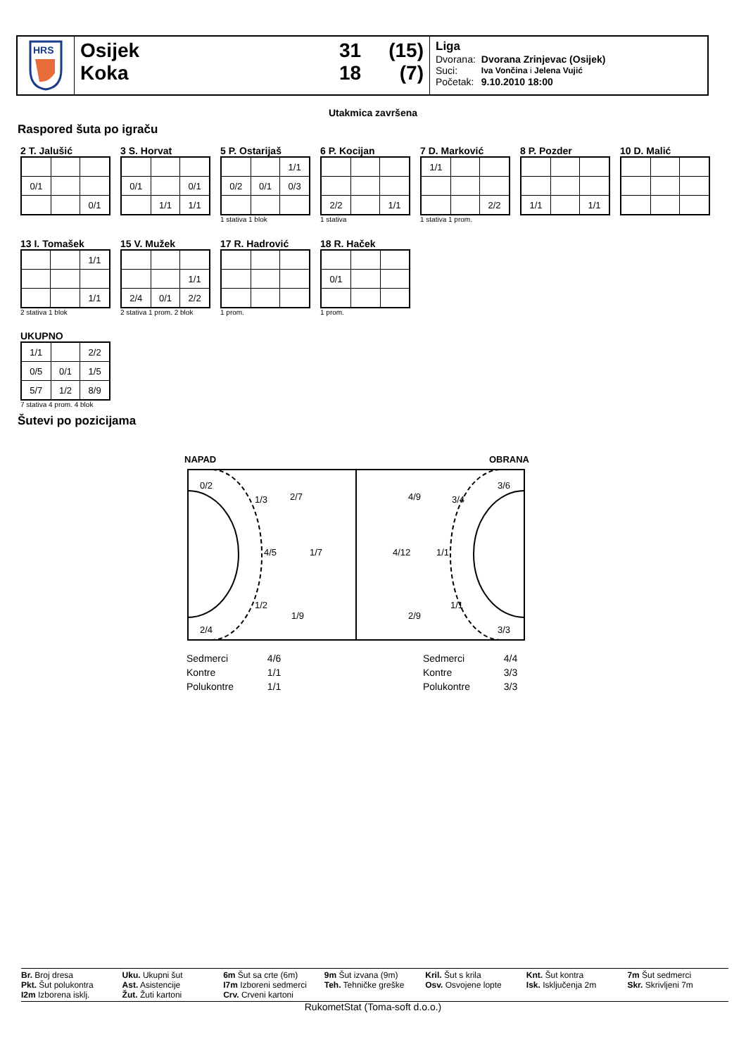HRS
Osijek
Koka
31
18
(15)
(7)
Liga
| Dvorana: | Dvorana Zrinjevac (Osijek) |
| Suci: | Iva Vončina i Jelena Vujić |
| Početak: | 9.10.2010 18:00 |
Utakmica završena
Raspored šuta po igraču
2 T. Jalušić
| 0/1 | | |
| | | 0/1 |
3 S. Horvat
| 0/1 | | 0/1 |
| | 1/1 | 1/1 |
5 P. Ostarijaš
| | | 1/1 |
| 0/2 | 0/1 | 0/3 |
1 stativa 1 blok
6 P. Kocijan
| 2/2 | | 1/1 |
1 stativa
7 D. Marković
| 1/1 | | |
| | | 2/2 |
1 stativa 1 prom.
8 P. Pozder
| 1/1 | | 1/1 |
10 D. Malić
13 I. Tomašek
| | | 1/1 |
| | | 1/1 |
2 stativa 1 blok
15 V. Mužek
| | | 1/1 |
| 2/4 | 0/1 | 2/2 |
2 stativa 1 prom. 2 blok
17 R. Hadrović
1 prom.
18 R. Haček
| 0/1 | | |
1 prom.
UKUPNO
| 1/1 | | 2/2 |
| 0/5 | 0/1 | 1/5 |
| 5/7 | 1/2 | 8/9 |
7 stativa 4 prom. 4 blok
Šutevi po pozicijama
NAPAD OBRANA
0/2
1/3
2/7
4/5
1/7
1/2
1/9
2/4
3/6
3/4
4/9
4/12
1/1
1/1
2/9
3/3
| Sedmerci | 4/6 | | Sedmerci | 4/4 |
| Kontre | 1/1 | | Kontre | 3/3 |
| Polukontre | 1/1 | | Polukontre | 3/3 |
Br. Broj dresa
Pkt. Šut polukontra
I2m Izborena isklj.
Uku. Ukupni šut
Ast. Asistencije
Žut. Žuti kartoni
6m Šut sa crte (6m)
I7m Izboreni sedmerci
Crv. Crveni kartoni
9m Šut izvana (9m)
Teh. Tehničke greške
Kril. Šut s krila
Osv. Osvojene lopte
Knt. Šut kontra
Isk. Isključenja 2m
7m Šut sedmerci
Skr. Skrivljeni 7m
RukometStat (Toma-soft d.o.o.)